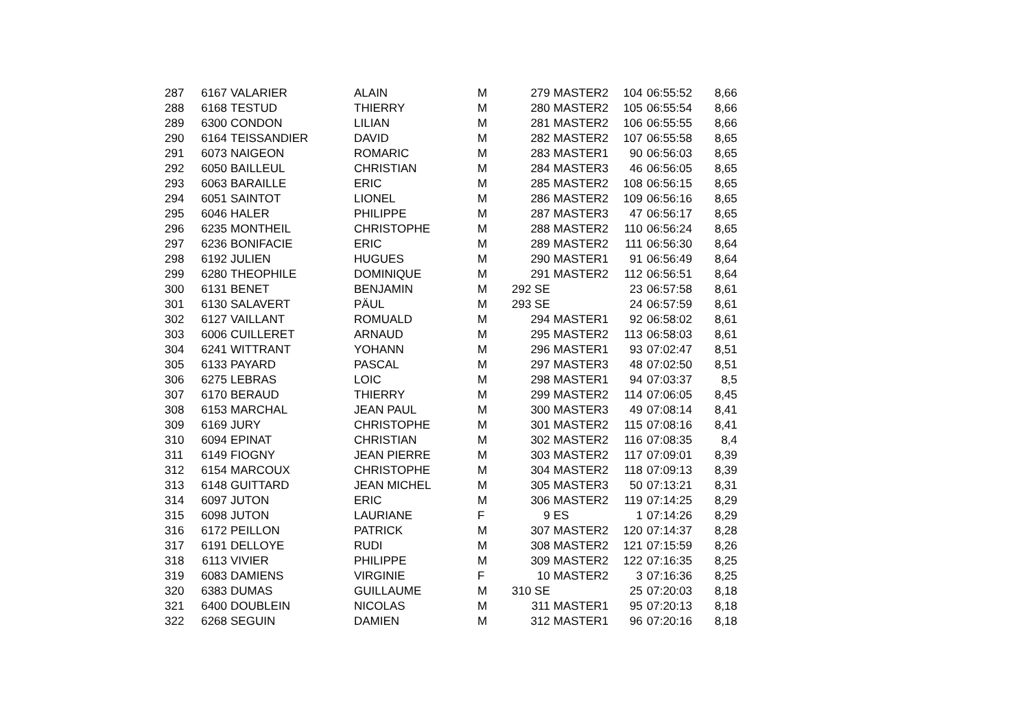| 287 | 6167 | VALARIER | ALAIN | M | 279 | MASTER2 | 104 | 06:55:52 | 8,66 |
| 288 | 6168 | TESTUD | THIERRY | M | 280 | MASTER2 | 105 | 06:55:54 | 8,66 |
| 289 | 6300 | CONDON | LILIAN | M | 281 | MASTER2 | 106 | 06:55:55 | 8,66 |
| 290 | 6164 | TEISSANDIER | DAVID | M | 282 | MASTER2 | 107 | 06:55:58 | 8,65 |
| 291 | 6073 | NAIGEON | ROMARIC | M | 283 | MASTER1 | 90 | 06:56:03 | 8,65 |
| 292 | 6050 | BAILLEUL | CHRISTIAN | M | 284 | MASTER3 | 46 | 06:56:05 | 8,65 |
| 293 | 6063 | BARAILLE | ERIC | M | 285 | MASTER2 | 108 | 06:56:15 | 8,65 |
| 294 | 6051 | SAINTOT | LIONEL | M | 286 | MASTER2 | 109 | 06:56:16 | 8,65 |
| 295 | 6046 | HALER | PHILIPPE | M | 287 | MASTER3 | 47 | 06:56:17 | 8,65 |
| 296 | 6235 | MONTHEIL | CHRISTOPHE | M | 288 | MASTER2 | 110 | 06:56:24 | 8,65 |
| 297 | 6236 | BONIFACIE | ERIC | M | 289 | MASTER2 | 111 | 06:56:30 | 8,64 |
| 298 | 6192 | JULIEN | HUGUES | M | 290 | MASTER1 | 91 | 06:56:49 | 8,64 |
| 299 | 6280 | THEOPHILE | DOMINIQUE | M | 291 | MASTER2 | 112 | 06:56:51 | 8,64 |
| 300 | 6131 | BENET | BENJAMIN | M | 292 SE | | 23 | 06:57:58 | 8,61 |
| 301 | 6130 | SALAVERT | PÄUL | M | 293 SE | | 24 | 06:57:59 | 8,61 |
| 302 | 6127 | VAILLANT | ROMUALD | M | 294 | MASTER1 | 92 | 06:58:02 | 8,61 |
| 303 | 6006 | CUILLERET | ARNAUD | M | 295 | MASTER2 | 113 | 06:58:03 | 8,61 |
| 304 | 6241 | WITTRANT | YOHANN | M | 296 | MASTER1 | 93 | 07:02:47 | 8,51 |
| 305 | 6133 | PAYARD | PASCAL | M | 297 | MASTER3 | 48 | 07:02:50 | 8,51 |
| 306 | 6275 | LEBRAS | LOIC | M | 298 | MASTER1 | 94 | 07:03:37 | 8,5 |
| 307 | 6170 | BERAUD | THIERRY | M | 299 | MASTER2 | 114 | 07:06:05 | 8,45 |
| 308 | 6153 | MARCHAL | JEAN PAUL | M | 300 | MASTER3 | 49 | 07:08:14 | 8,41 |
| 309 | 6169 | JURY | CHRISTOPHE | M | 301 | MASTER2 | 115 | 07:08:16 | 8,41 |
| 310 | 6094 | EPINAT | CHRISTIAN | M | 302 | MASTER2 | 116 | 07:08:35 | 8,4 |
| 311 | 6149 | FIOGNY | JEAN PIERRE | M | 303 | MASTER2 | 117 | 07:09:01 | 8,39 |
| 312 | 6154 | MARCOUX | CHRISTOPHE | M | 304 | MASTER2 | 118 | 07:09:13 | 8,39 |
| 313 | 6148 | GUITTARD | JEAN MICHEL | M | 305 | MASTER3 | 50 | 07:13:21 | 8,31 |
| 314 | 6097 | JUTON | ERIC | M | 306 | MASTER2 | 119 | 07:14:25 | 8,29 |
| 315 | 6098 | JUTON | LAURIANE | F | 9 | ES | 1 | 07:14:26 | 8,29 |
| 316 | 6172 | PEILLON | PATRICK | M | 307 | MASTER2 | 120 | 07:14:37 | 8,28 |
| 317 | 6191 | DELLOYE | RUDI | M | 308 | MASTER2 | 121 | 07:15:59 | 8,26 |
| 318 | 6113 | VIVIER | PHILIPPE | M | 309 | MASTER2 | 122 | 07:16:35 | 8,25 |
| 319 | 6083 | DAMIENS | VIRGINIE | F | 10 | MASTER2 | 3 | 07:16:36 | 8,25 |
| 320 | 6383 | DUMAS | GUILLAUME | M | 310 SE | | 25 | 07:20:03 | 8,18 |
| 321 | 6400 | DOUBLEIN | NICOLAS | M | 311 | MASTER1 | 95 | 07:20:13 | 8,18 |
| 322 | 6268 | SEGUIN | DAMIEN | M | 312 | MASTER1 | 96 | 07:20:16 | 8,18 |